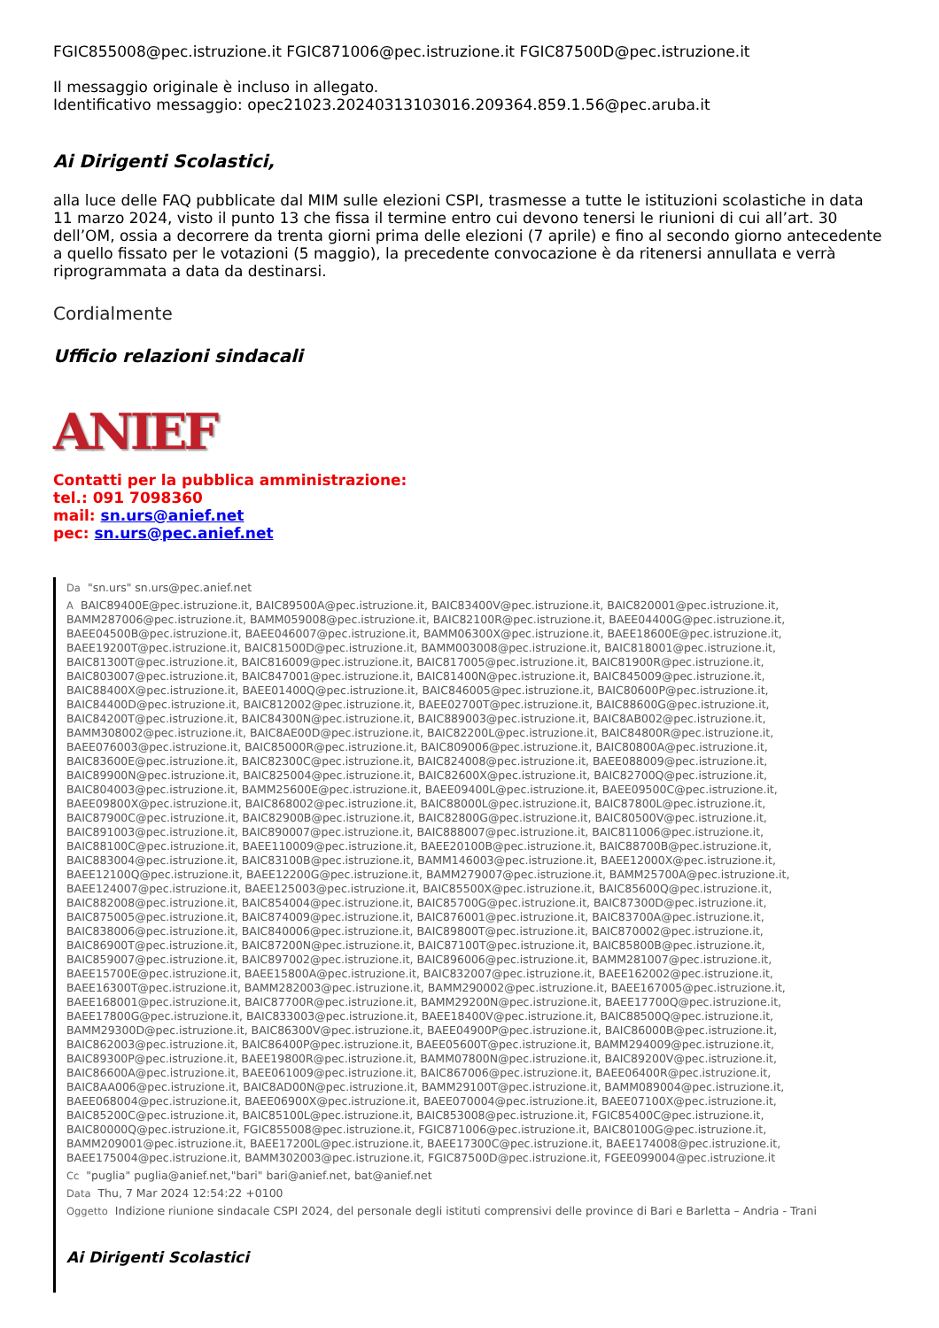FGIC855008@pec.istruzione.it FGIC871006@pec.istruzione.it FGIC87500D@pec.istruzione.it
Il messaggio originale è incluso in allegato.
Identificativo messaggio: opec21023.20240313103016.209364.859.1.56@pec.aruba.it
Ai Dirigenti Scolastici,
alla luce delle FAQ pubblicate dal MIM sulle elezioni CSPI, trasmesse a tutte le istituzioni scolastiche in data 11 marzo 2024, visto il punto 13 che fissa il termine entro cui devono tenersi le riunioni di cui all’art. 30 dell’OM, ossia a decorrere da trenta giorni prima delle elezioni (7 aprile) e fino al secondo giorno antecedente a quello fissato per le votazioni (5 maggio), la precedente convocazione è da ritenersi annullata e verrà riprogrammata a data da destinarsi.
Cordialmente
Ufficio relazioni sindacali
ANIEF
Contatti per la pubblica amministrazione:
tel.: 091 7098360
mail: sn.urs@anief.net
pec: sn.urs@pec.anief.net
Da "sn.urs" sn.urs@pec.anief.net
A BAIC89400E@pec.istruzione.it, BAIC89500A@pec.istruzione.it, BAIC83400V@pec.istruzione.it, BAIC820001@pec.istruzione.it, BAMM287006@pec.istruzione.it, BAMM059008@pec.istruzione.it, BAIC82100R@pec.istruzione.it, BAEE04400G@pec.istruzione.it, BAEE04500B@pec.istruzione.it, BAEE046007@pec.istruzione.it, BAMM06300X@pec.istruzione.it, BAEE18600E@pec.istruzione.it, BAEE19200T@pec.istruzione.it, BAIC81500D@pec.istruzione.it, BAMM003008@pec.istruzione.it, BAIC818001@pec.istruzione.it, BAIC81300T@pec.istruzione.it, BAIC816009@pec.istruzione.it, BAIC817005@pec.istruzione.it, BAIC81900R@pec.istruzione.it, BAIC803007@pec.istruzione.it, BAIC847001@pec.istruzione.it, BAIC81400N@pec.istruzione.it, BAIC845009@pec.istruzione.it, BAIC88400X@pec.istruzione.it, BAEE01400Q@pec.istruzione.it, BAIC846005@pec.istruzione.it, BAIC80600P@pec.istruzione.it, BAIC84400D@pec.istruzione.it, BAIC812002@pec.istruzione.it, BAEE02700T@pec.istruzione.it, BAIC88600G@pec.istruzione.it, BAIC84200T@pec.istruzione.it, BAIC84300N@pec.istruzione.it, BAIC889003@pec.istruzione.it, BAIC8AB002@pec.istruzione.it, BAMM308002@pec.istruzione.it, BAIC8AE00D@pec.istruzione.it, BAIC82200L@pec.istruzione.it, BAIC84800R@pec.istruzione.it, BAEE076003@pec.istruzione.it, BAIC85000R@pec.istruzione.it, BAIC809006@pec.istruzione.it, BAIC80800A@pec.istruzione.it, BAIC83600E@pec.istruzione.it, BAIC82300C@pec.istruzione.it, BAIC824008@pec.istruzione.it, BAEE088009@pec.istruzione.it, BAIC89900N@pec.istruzione.it, BAIC825004@pec.istruzione.it, BAIC82600X@pec.istruzione.it, BAIC82700Q@pec.istruzione.it, BAIC804003@pec.istruzione.it, BAMM25600E@pec.istruzione.it, BAEE09400L@pec.istruzione.it, BAEE09500C@pec.istruzione.it, BAEE09800X@pec.istruzione.it, BAIC868002@pec.istruzione.it, BAIC88000L@pec.istruzione.it, BAIC87800L@pec.istruzione.it, BAIC87900C@pec.istruzione.it, BAIC82900B@pec.istruzione.it, BAIC82800G@pec.istruzione.it, BAIC80500V@pec.istruzione.it, BAIC891003@pec.istruzione.it, BAIC890007@pec.istruzione.it, BAIC888007@pec.istruzione.it, BAIC811006@pec.istruzione.it, BAIC88100C@pec.istruzione.it, BAEE110009@pec.istruzione.it, BAEE20100B@pec.istruzione.it, BAIC88700B@pec.istruzione.it, BAIC883004@pec.istruzione.it, BAIC83100B@pec.istruzione.it, BAMM146003@pec.istruzione.it, BAEE12000X@pec.istruzione.it, BAEE12100Q@pec.istruzione.it, BAEE12200G@pec.istruzione.it, BAMM279007@pec.istruzione.it, BAMM25700A@pec.istruzione.it, BAEE124007@pec.istruzione.it, BAEE125003@pec.istruzione.it, BAIC85500X@pec.istruzione.it, BAIC85600Q@pec.istruzione.it, BAIC882008@pec.istruzione.it, BAIC854004@pec.istruzione.it, BAIC85700G@pec.istruzione.it, BAIC87300D@pec.istruzione.it, BAIC875005@pec.istruzione.it, BAIC874009@pec.istruzione.it, BAIC876001@pec.istruzione.it, BAIC83700A@pec.istruzione.it, BAIC838006@pec.istruzione.it, BAIC840006@pec.istruzione.it, BAIC89800T@pec.istruzione.it, BAIC870002@pec.istruzione.it, BAIC86900T@pec.istruzione.it, BAIC87200N@pec.istruzione.it, BAIC87100T@pec.istruzione.it, BAIC85800B@pec.istruzione.it, BAIC859007@pec.istruzione.it, BAIC897002@pec.istruzione.it, BAIC896006@pec.istruzione.it, BAMM281007@pec.istruzione.it, BAEE15700E@pec.istruzione.it, BAEE15800A@pec.istruzione.it, BAIC832007@pec.istruzione.it, BAEE162002@pec.istruzione.it, BAEE16300T@pec.istruzione.it, BAMM282003@pec.istruzione.it, BAMM290002@pec.istruzione.it, BAEE167005@pec.istruzione.it, BAEE168001@pec.istruzione.it, BAIC87700R@pec.istruzione.it, BAMM29200N@pec.istruzione.it, BAEE17700Q@pec.istruzione.it, BAEE17800G@pec.istruzione.it, BAIC833003@pec.istruzione.it, BAEE18400V@pec.istruzione.it, BAIC88500Q@pec.istruzione.it, BAMM29300D@pec.istruzione.it, BAIC86300V@pec.istruzione.it, BAEE04900P@pec.istruzione.it, BAIC86000B@pec.istruzione.it, BAIC862003@pec.istruzione.it, BAIC86400P@pec.istruzione.it, BAEE05600T@pec.istruzione.it, BAMM294009@pec.istruzione.it, BAIC89300P@pec.istruzione.it, BAEE19800R@pec.istruzione.it, BAMM07800N@pec.istruzione.it, BAIC89200V@pec.istruzione.it, BAIC86600A@pec.istruzione.it, BAEE061009@pec.istruzione.it, BAIC867006@pec.istruzione.it, BAEE06400R@pec.istruzione.it, BAIC8AA006@pec.istruzione.it, BAIC8AD00N@pec.istruzione.it, BAMM29100T@pec.istruzione.it, BAMM089004@pec.istruzione.it, BAEE068004@pec.istruzione.it, BAEE06900X@pec.istruzione.it, BAEE070004@pec.istruzione.it, BAEE07100X@pec.istruzione.it, BAIC85200C@pec.istruzione.it, BAIC85100L@pec.istruzione.it, BAIC853008@pec.istruzione.it, FGIC85400C@pec.istruzione.it, BAIC80000Q@pec.istruzione.it, FGIC855008@pec.istruzione.it, FGIC871006@pec.istruzione.it, BAIC80100G@pec.istruzione.it, BAMM209001@pec.istruzione.it, BAEE17200L@pec.istruzione.it, BAEE17300C@pec.istruzione.it, BAEE174008@pec.istruzione.it, BAEE175004@pec.istruzione.it, BAMM302003@pec.istruzione.it, FGIC87500D@pec.istruzione.it, FGEE099004@pec.istruzione.it
Cc "puglia" puglia@anief.net,"bari" bari@anief.net, bat@anief.net
Data Thu, 7 Mar 2024 12:54:22 +0100
Oggetto Indizione riunione sindacale CSPI 2024, del personale degli istituti comprensivi delle province di Bari e Barletta – Andria - Trani
Ai Dirigenti Scolastici